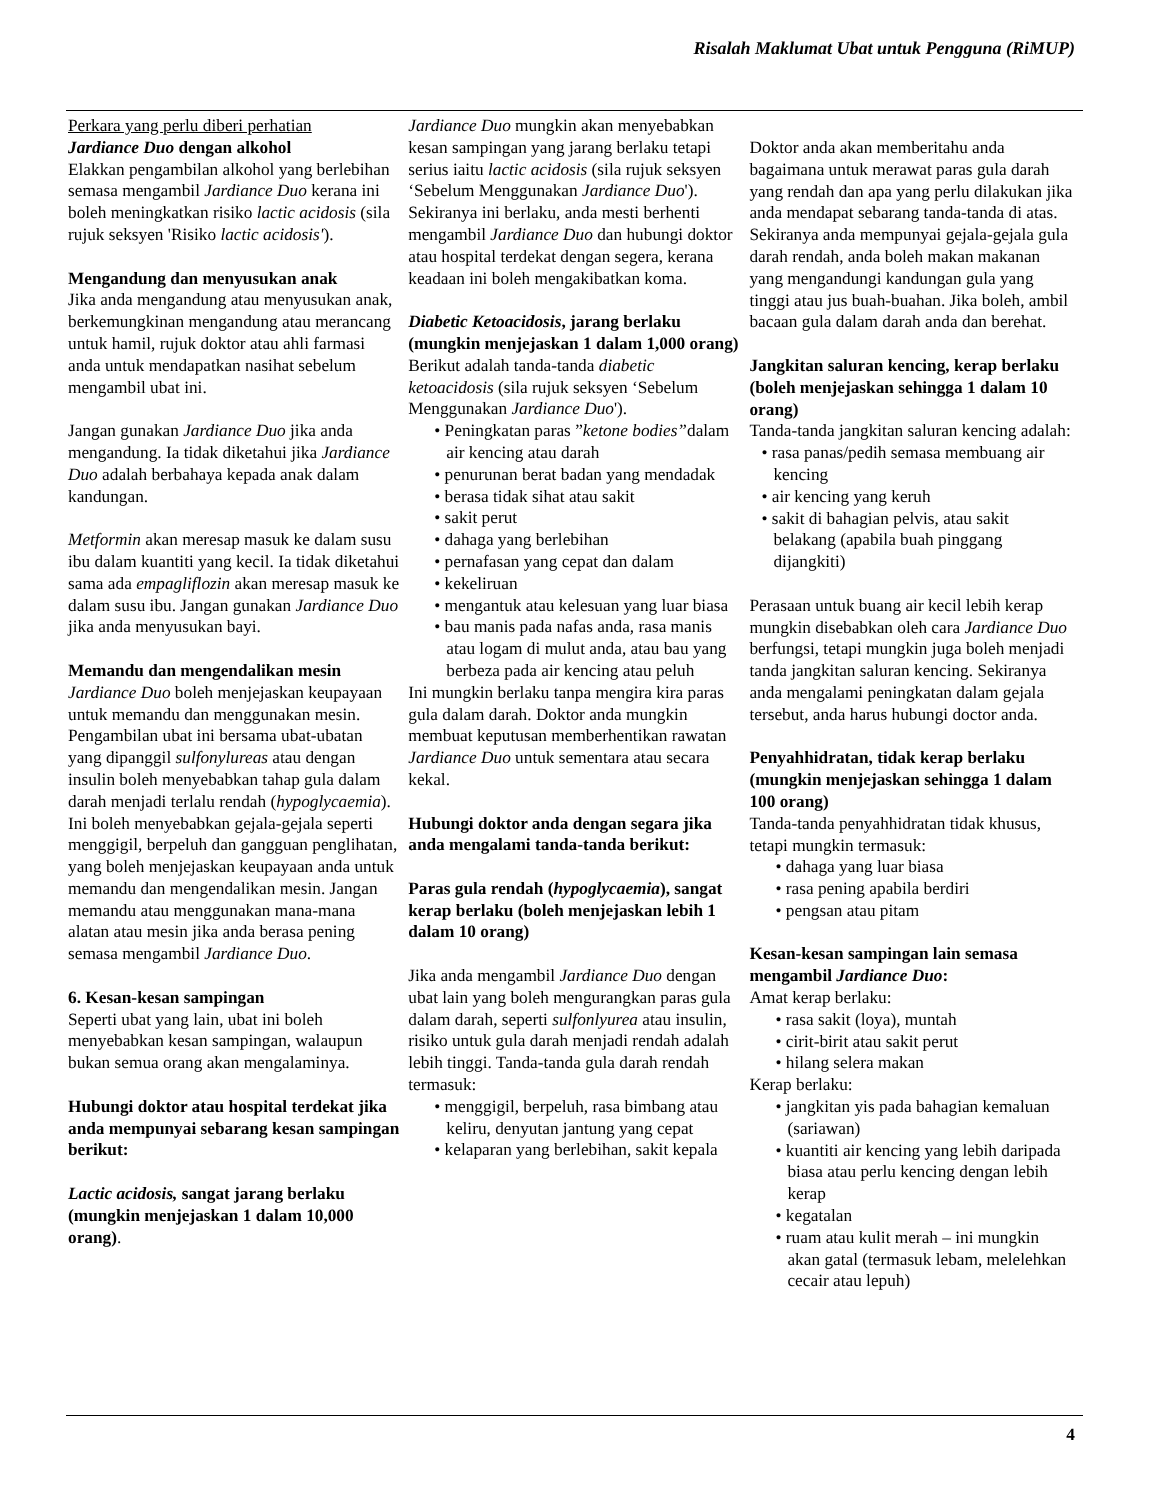Risalah Maklumat Ubat untuk Pengguna (RiMUP)
Perkara yang perlu diberi perhatian
Jardiance Duo dengan alkohol
Elakkan pengambilan alkohol yang berlebihan semasa mengambil Jardiance Duo kerana ini boleh meningkatkan risiko lactic acidosis (sila rujuk seksyen 'Risiko lactic acidosis').
Mengandung dan menyusukan anak
Jika anda mengandung atau menyusukan anak, berkemungkinan mengandung atau merancang untuk hamil, rujuk doktor atau ahli farmasi anda untuk mendapatkan nasihat sebelum mengambil ubat ini.
Jangan gunakan Jardiance Duo jika anda mengandung. Ia tidak diketahui jika Jardiance Duo adalah berbahaya kepada anak dalam kandungan.
Metformin akan meresap masuk ke dalam susu ibu dalam kuantiti yang kecil. Ia tidak diketahui sama ada empagliflozin akan meresap masuk ke dalam susu ibu. Jangan gunakan Jardiance Duo jika anda menyusukan bayi.
Memandu dan mengendalikan mesin
Jardiance Duo boleh menjejaskan keupayaan untuk memandu dan menggunakan mesin.
Pengambilan ubat ini bersama ubat-ubatan yang dipanggil sulfonylureas atau dengan insulin boleh menyebabkan tahap gula dalam darah menjadi terlalu rendah (hypoglycaemia). Ini boleh menyebabkan gejala-gejala seperti menggigil, berpeluh dan gangguan penglihatan, yang boleh menjejaskan keupayaan anda untuk memandu dan mengendalikan mesin. Jangan memandu atau menggunakan mana-mana alatan atau mesin jika anda berasa pening semasa mengambil Jardiance Duo.
6. Kesan-kesan sampingan
Seperti ubat yang lain, ubat ini boleh menyebabkan kesan sampingan, walaupun bukan semua orang akan mengalaminya.
Hubungi doktor atau hospital terdekat jika anda mempunyai sebarang kesan sampingan berikut:
Lactic acidosis, sangat jarang berlaku (mungkin menjejaskan 1 dalam 10,000 orang).
Jardiance Duo mungkin akan menyebabkan kesan sampingan yang jarang berlaku tetapi serius iaitu lactic acidosis (sila rujuk seksyen ‘Sebelum Menggunakan Jardiance Duo'). Sekiranya ini berlaku, anda mesti berhenti mengambil Jardiance Duo dan hubungi doktor atau hospital terdekat dengan segera, kerana keadaan ini boleh mengakibatkan koma.
Diabetic Ketoacidosis, jarang berlaku (mungkin menjejaskan 1 dalam 1,000 orang)
Berikut adalah tanda-tanda diabetic ketoacidosis (sila rujuk seksyen ‘Sebelum Menggunakan Jardiance Duo').
• Peningkatan paras ”ketone bodies”dalam air kencing atau darah
• penurunan berat badan yang mendadak
• berasa tidak sihat atau sakit
• sakit perut
• dahaga yang berlebihan
• pernafasan yang cepat dan dalam
• kekeliruan
• mengantuk atau kelesuan yang luar biasa
• bau manis pada nafas anda, rasa manis atau logam di mulut anda, atau bau yang berbeza pada air kencing atau peluh
Ini mungkin berlaku tanpa mengira kira paras gula dalam darah. Doktor anda mungkin membuat keputusan memberhentikan rawatan Jardiance Duo untuk sementara atau secara kekal.
Hubungi doktor anda dengan segara jika anda mengalami tanda-tanda berikut:
Paras gula rendah (hypoglycaemia), sangat kerap berlaku (boleh menjejaskan lebih 1 dalam 10 orang)
Jika anda mengambil Jardiance Duo dengan ubat lain yang boleh mengurangkan paras gula dalam darah, seperti sulfonlyurea atau insulin, risiko untuk gula darah menjadi rendah adalah lebih tinggi. Tanda-tanda gula darah rendah termasuk:
• menggigil, berpeluh, rasa bimbang atau keliru, denyutan jantung yang cepat
• kelaparan yang berlebihan, sakit kepala
Doktor anda akan memberitahu anda bagaimana untuk merawat paras gula darah yang rendah dan apa yang perlu dilakukan jika anda mendapat sebarang tanda-tanda di atas. Sekiranya anda mempunyai gejala-gejala gula darah rendah, anda boleh makan makanan yang mengandungi kandungan gula yang tinggi atau jus buah-buahan. Jika boleh, ambil bacaan gula dalam darah anda dan berehat.
Jangkitan saluran kencing, kerap berlaku (boleh menjejaskan sehingga 1 dalam 10 orang)
Tanda-tanda jangkitan saluran kencing adalah:
• rasa panas/pedih semasa membuang air kencing
• air kencing yang keruh
• sakit di bahagian pelvis, atau sakit belakang (apabila buah pinggang dijangkiti)
Perasaan untuk buang air kecil lebih kerap mungkin disebabkan oleh cara Jardiance Duo berfungsi, tetapi mungkin juga boleh menjadi tanda jangkitan saluran kencing. Sekiranya anda mengalami peningkatan dalam gejala tersebut, anda harus hubungi doctor anda.
Penyahhidratan, tidak kerap berlaku (mungkin menjejaskan sehingga 1 dalam 100 orang)
Tanda-tanda penyahhidratan tidak khusus, tetapi mungkin termasuk:
• dahaga yang luar biasa
• rasa pening apabila berdiri
• pengsan atau pitam
Kesan-kesan sampingan lain semasa mengambil Jardiance Duo:
Amat kerap berlaku:
• rasa sakit (loya), muntah
• cirit-birit atau sakit perut
• hilang selera makan
Kerap berlaku:
• jangkitan yis pada bahagian kemaluan (sariawan)
• kuantiti air kencing yang lebih daripada biasa atau perlu kencing dengan lebih kerap
• kegatalan
• ruam atau kulit merah – ini mungkin akan gatal (termasuk lebam, melelehkan cecair atau lepuh)
4